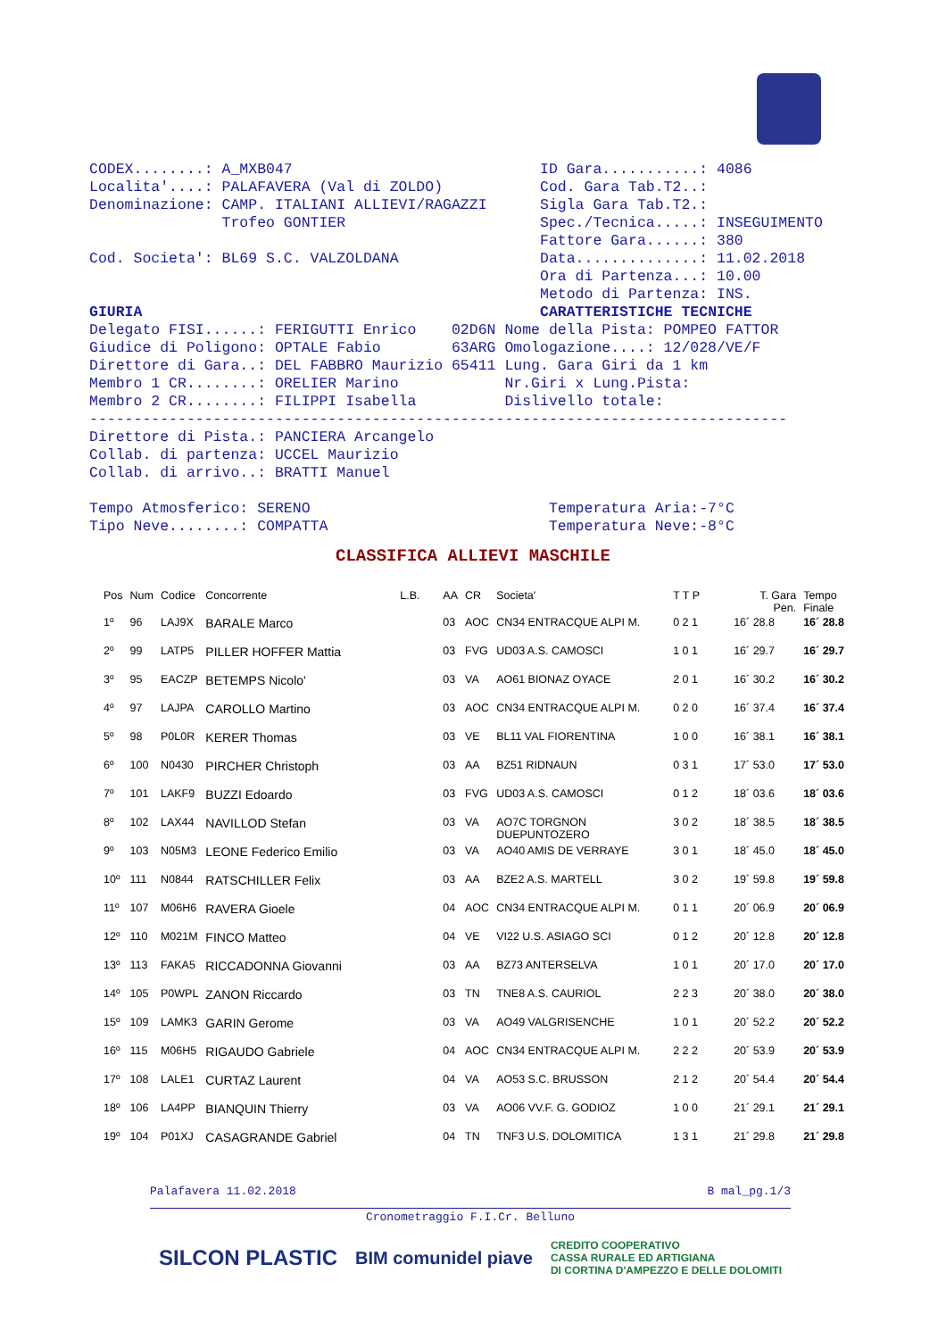CODEX........: A_MXB047 ID Gara...........: 4086 Localita'....: PALAFAVERA (Val di ZOLDO) Cod. Gara Tab.T2..: Denominazione: CAMP. ITALIANI ALLIEVI/RAGAZZI Sigla Gara Tab.T2.: Trofeo GONTIER Spec./Tecnica.....: INSEGUIMENTO Fattore Gara......: 380 Cod. Societa': BL69 S.C. VALZOLDANA Data..............: 11.02.2018 Ora di Partenza...: 10.00 Metodo di Partenza: INS. GIURIA CARATTERISTICHE TECNICHE Delegato FISI......: FERIGUTTI Enrico 02D6N Nome della Pista: POMPEO FATTOR Giudice di Poligono: OPTALE Fabio 63ARG Omologazione....: 12/028/VE/F Direttore di Gara..: DEL FABBRO Maurizio 65411 Lung. Gara Giri da 1 km Membro 1 CR........: ORELIER Marino Nr.Giri x Lung.Pista: Membro 2 CR........: FILIPPI Isabella Dislivello totale: ------------------------------------------------------------------------------- Direttore di Pista.: PANCIERA Arcangelo Collab. di partenza: UCCEL Maurizio Collab. di arrivo..: BRATTI Manuel Tempo Atmosferico: SERENO Temperatura Aria:-7°C Tipo Neve........: COMPATTA Temperatura Neve:-8°C
CLASSIFICA ALLIEVI MASCHILE
| Pos | Num | Codice | Concorrente | L.B. | AA | CR | Societa' | T T P | T. Gara Pen. | Tempo Finale |
| --- | --- | --- | --- | --- | --- | --- | --- | --- | --- | --- |
| 1º | 96 | LAJ9X | BARALE Marco | | 03 | AOC | CN34 ENTRACQUE ALPI M. | 0 2 1 | 16´ 28.8 | 16´ 28.8 |
| 2º | 99 | LATP5 | PILLER HOFFER Mattia | | 03 | FVG | UD03 A.S. CAMOSCI | 1 0 1 | 16´ 29.7 | 16´ 29.7 |
| 3º | 95 | EACZP | BETEMPS Nicolo' | | 03 | VA | AO61 BIONAZ OYACE | 2 0 1 | 16´ 30.2 | 16´ 30.2 |
| 4º | 97 | LAJPA | CAROLLO Martino | | 03 | AOC | CN34 ENTRACQUE ALPI M. | 0 2 0 | 16´ 37.4 | 16´ 37.4 |
| 5º | 98 | P0L0R | KERER Thomas | | 03 | VE | BL11 VAL FIORENTINA | 1 0 0 | 16´ 38.1 | 16´ 38.1 |
| 6º | 100 | N0430 | PIRCHER Christoph | | 03 | AA | BZ51 RIDNAUN | 0 3 1 | 17´ 53.0 | 17´ 53.0 |
| 7º | 101 | LAKF9 | BUZZI Edoardo | | 03 | FVG | UD03 A.S. CAMOSCI | 0 1 2 | 18´ 03.6 | 18´ 03.6 |
| 8º | 102 | LAX44 | NAVILLOD Stefan | | 03 | VA | AO7C TORGNON DUEPUNTOZERO | 3 0 2 | 18´ 38.5 | 18´ 38.5 |
| 9º | 103 | N05M3 | LEONE Federico Emilio | | 03 | VA | AO40 AMIS DE VERRAYE | 3 0 1 | 18´ 45.0 | 18´ 45.0 |
| 10º | 111 | N0844 | RATSCHILLER Felix | | 03 | AA | BZE2 A.S. MARTELL | 3 0 2 | 19´ 59.8 | 19´ 59.8 |
| 11º | 107 | M06H6 | RAVERA Gioele | | 04 | AOC | CN34 ENTRACQUE ALPI M. | 0 1 1 | 20´ 06.9 | 20´ 06.9 |
| 12º | 110 | M021M | FINCO Matteo | | 04 | VE | VI22 U.S. ASIAGO SCI | 0 1 2 | 20´ 12.8 | 20´ 12.8 |
| 13º | 113 | FAKA5 | RICCADONNA Giovanni | | 03 | AA | BZ73 ANTERSELVA | 1 0 1 | 20´ 17.0 | 20´ 17.0 |
| 14º | 105 | P0WPL | ZANON Riccardo | | 03 | TN | TNE8 A.S. CAURIOL | 2 2 3 | 20´ 38.0 | 20´ 38.0 |
| 15º | 109 | LAMK3 | GARIN Gerome | | 03 | VA | AO49 VALGRISENCHE | 1 0 1 | 20´ 52.2 | 20´ 52.2 |
| 16º | 115 | M06H5 | RIGAUDO Gabriele | | 04 | AOC | CN34 ENTRACQUE ALPI M. | 2 2 2 | 20´ 53.9 | 20´ 53.9 |
| 17º | 108 | LALE1 | CURTAZ Laurent | | 04 | VA | AO53 S.C. BRUSSON | 2 1 2 | 20´ 54.4 | 20´ 54.4 |
| 18º | 106 | LA4PP | BIANQUIN Thierry | | 03 | VA | AO06 VV.F. G. GODIOZ | 1 0 0 | 21´ 29.1 | 21´ 29.1 |
| 19º | 104 | P01XJ | CASAGRANDE Gabriel | | 04 | TN | TNF3 U.S. DOLOMITICA | 1 3 1 | 21´ 29.8 | 21´ 29.8 |
Palafavera 11.02.2018 B mal_pg.1/3
Cronometraggio F.I.Cr. Belluno
SILCON PLASTIC BIM comunidel piave CREDITO COOPERATIVO
CASSA RURALE ED ARTIGIANA
DI CORTINA D'AMPEZZO E DELLE DOLOMITI